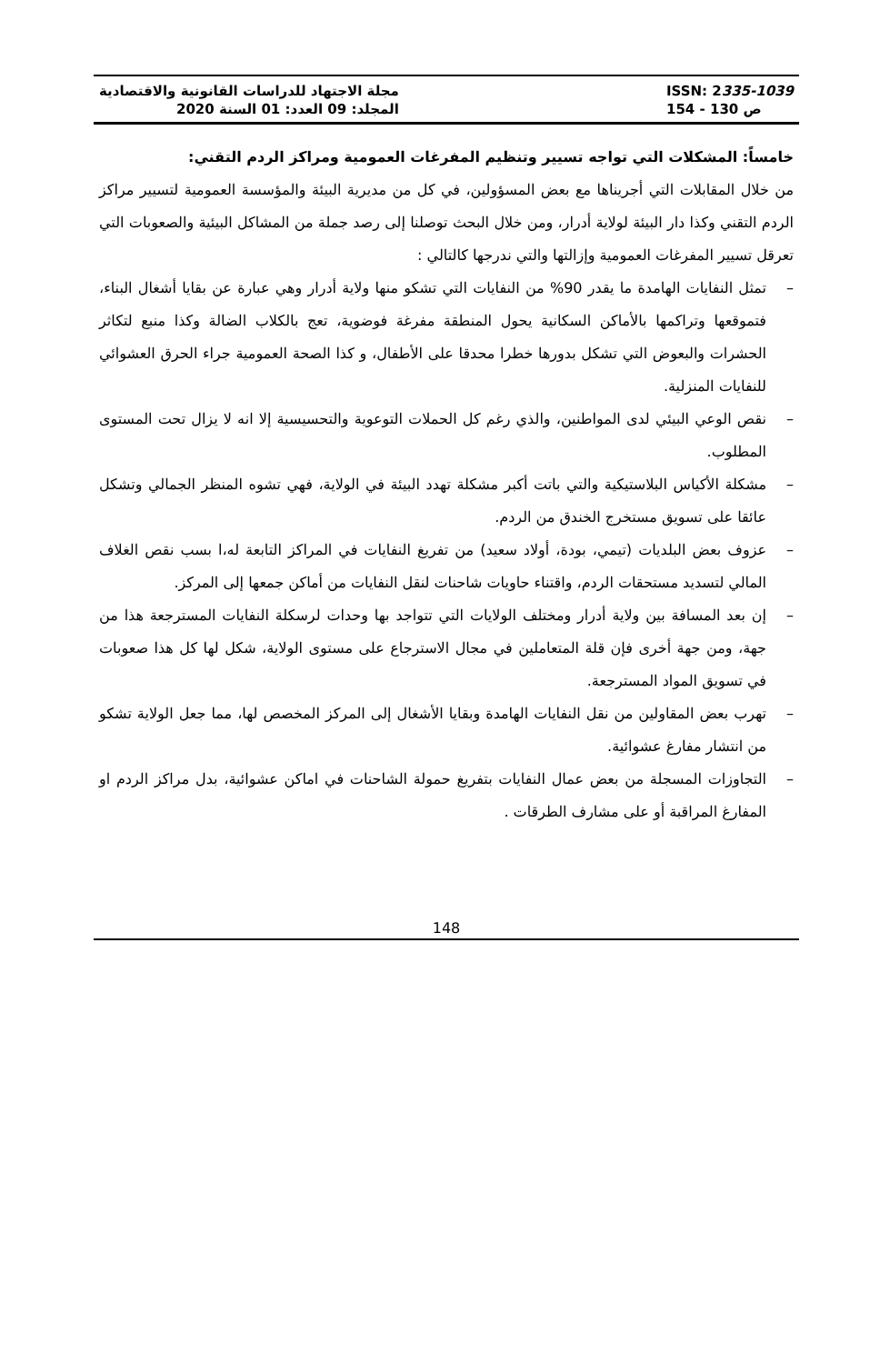مجلة الاجتهاد للدراسات القانونية والاقتصادية
المجلد: 09 العدد: 01 السنة 2020
ISSN: 2335-1039
ص 130 - 154
خامساً: المشكلات التي تواجه تسيير وتنظيم المفرغات العمومية ومراكز الردم التقني:
من خلال المقابلات التي أجريناها مع بعض المسؤولين، في كل من مديرية البيئة والمؤسسة العمومية لتسيير مراكز الردم التقني وكذا دار البيئة لولاية أدرار، ومن خلال البحث توصلنا إلى رصد جملة من المشاكل البيئية والصعوبات التي تعرقل تسيير المفرغات العمومية وإزالتها والتي ندرجها كالتالي :
– تمثل النفايات الهامدة ما يقدر 90% من النفايات التي تشكو منها ولاية أدرار وهي عبارة عن بقايا أشغال البناء، فتموقعها وتراكمها بالأماكن السكانية يحول المنطقة مفرغة فوضوية، تعج بالكلاب الضالة وكذا منبع لتكاثر الحشرات والبعوض التي تشكل بدورها خطرا محدقا على الأطفال، و كذا الصحة العمومية جراء الحرق العشوائي للنفايات المنزلية.
– نقص الوعي البيئي لدى المواطنين، والذي رغم كل الحملات التوعوية والتحسيسية إلا انه لا يزال تحت المستوى المطلوب.
– مشكلة الأكياس البلاستيكية والتي باتت أكبر مشكلة تهدد البيئة في الولاية، فهي تشوه المنظر الجمالي وتشكل عائقا على تسويق مستخرج الخندق من الردم.
– عزوف بعض البلديات (تيمي، بودة، أولاد سعيد) من تفريغ النفايات في المراكز التابعة له،ا بسب نقص الغلاف المالي لتسديد مستحقات الردم، واقتناء حاويات شاحنات لنقل النفايات من أماكن جمعها إلى المركز.
– إن بعد المسافة بين ولاية أدرار ومختلف الولايات التي تتواجد بها وحدات لرسكلة النفايات المسترجعة هذا من جهة، ومن جهة أخرى فإن قلة المتعاملين في مجال الاسترجاع على مستوى الولاية، شكل لها كل هذا صعوبات في تسويق المواد المسترجعة.
– تهرب بعض المقاولين من نقل النفايات الهامدة وبقايا الأشغال إلى المركز المخصص لها، مما جعل الولاية تشكو من انتشار مفارغ عشوائية.
– التجاوزات المسجلة من بعض عمال النفايات بتفريغ حمولة الشاحنات في اماكن عشوائية، بدل مراكز الردم او المفارغ المراقبة أو على مشارف الطرقات .
148